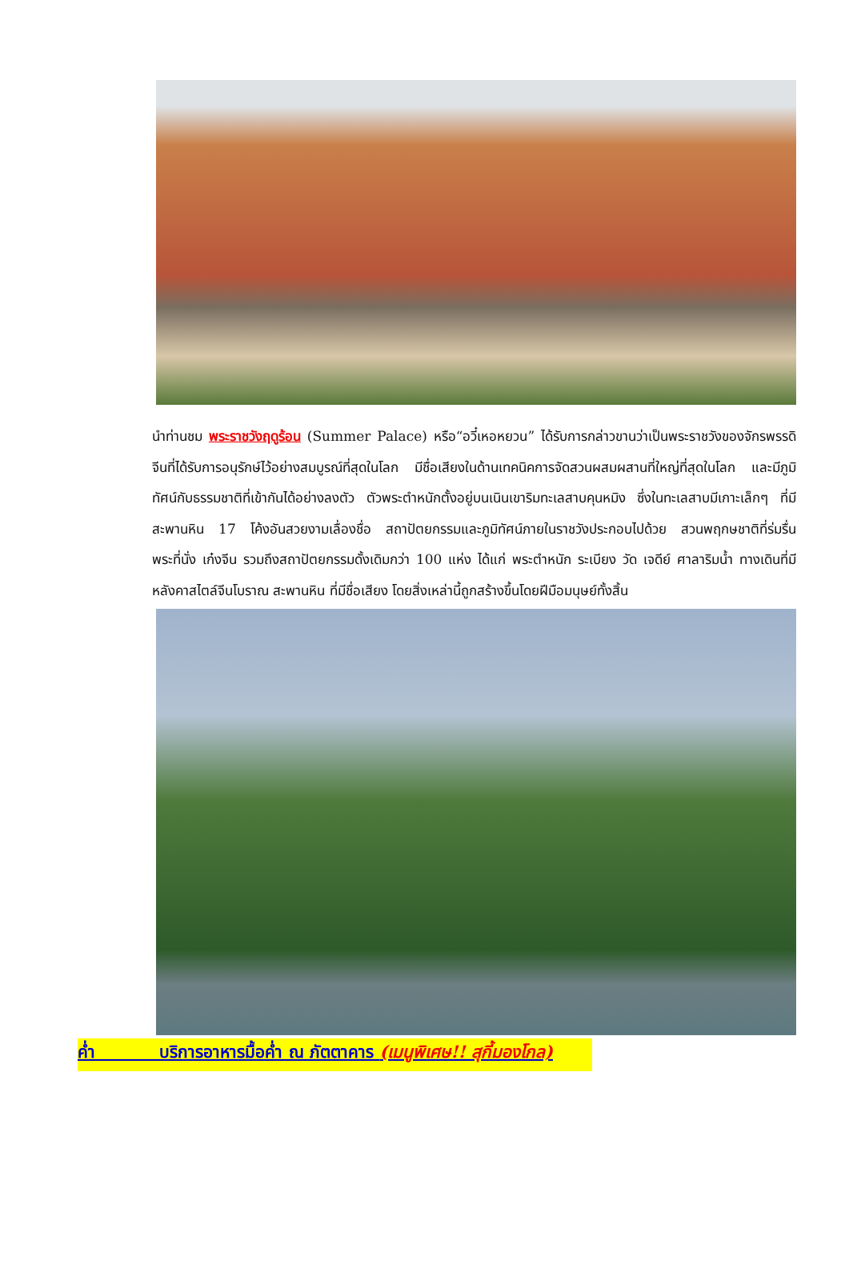นำท่านชม พระราชวังฤดูร้อน (Summer Palace) หรือ“อวี๋เหอหยวน” ได้รับการกล่าวขานว่าเป็นพระราชวังของจักรพรรดิจีนที่ได้รับการอนุรักษ์ไว้อย่างสมบูรณ์ที่สุดในโลก มีชื่อเสียงในด้านเทคนิคการจัดสวนผสมผสานที่ใหญ่ที่สุดในโลก และมีภูมิทัศน์กับธรรมชาติที่เข้ากันได้อย่างลงตัว ตัวพระตำหนักตั้งอยู่บนเนินเขาริมทะเลสาบคุนหมิง ซึ่งในทะเลสาบมีเกาะเล็กๆ ที่มีสะพานหิน 17 โค้งอันสวยงามเลื่องชื่อ สถาปัตยกรรมและภูมิทัศน์ภายในราชวังประกอบไปด้วย สวนพฤกษชาติที่ร่มรื่น พระที่นั่ง เก๋งจีน รวมถึงสถาปัตยกรรมดั้งเดิมกว่า 100 แห่ง ได้แก่ พระตำหนัก ระเบียง วัด เจดีย์ ศาลาริมน้ำ ทางเดินที่มีหลังคาสไตล์จีนโบราณ สะพานหิน ที่มีชื่อเสียง โดยสิ่งเหล่านี้ถูกสร้างขึ้นโดยฝีมือมนุษย์ทั้งสิ้น
ค่ำ บริการอาหารมื้อค่ำ ณ ภัตตาคาร (เมนูพิเศษ!! สุกี้มองโกล)